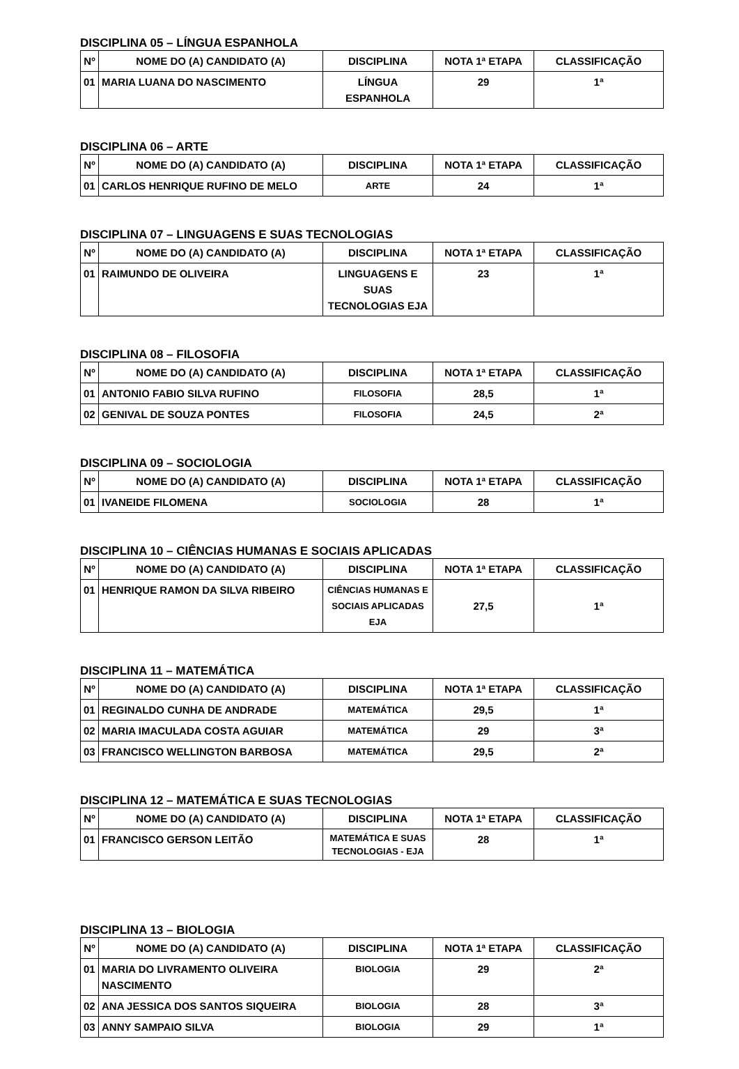DISCIPLINA 05 – LÍNGUA ESPANHOLA
| Nº | NOME DO (A) CANDIDATO (A) | DISCIPLINA | NOTA 1ª ETAPA | CLASSIFICAÇÃO |
| --- | --- | --- | --- | --- |
| 01 | MARIA LUANA DO NASCIMENTO | LÍNGUA ESPANHOLA | 29 | 1ª |
DISCIPLINA 06 – ARTE
| Nº | NOME DO (A) CANDIDATO (A) | DISCIPLINA | NOTA 1ª ETAPA | CLASSIFICAÇÃO |
| --- | --- | --- | --- | --- |
| 01 | CARLOS HENRIQUE RUFINO DE MELO | ARTE | 24 | 1ª |
DISCIPLINA 07 – LINGUAGENS E SUAS TECNOLOGIAS
| Nº | NOME DO (A) CANDIDATO (A) | DISCIPLINA | NOTA 1ª ETAPA | CLASSIFICAÇÃO |
| --- | --- | --- | --- | --- |
| 01 | RAIMUNDO DE OLIVEIRA | LINGUAGENS E SUAS TECNOLOGIAS EJA | 23 | 1ª |
DISCIPLINA 08 – FILOSOFIA
| Nº | NOME DO (A) CANDIDATO (A) | DISCIPLINA | NOTA 1ª ETAPA | CLASSIFICAÇÃO |
| --- | --- | --- | --- | --- |
| 01 | ANTONIO FABIO SILVA RUFINO | FILOSOFIA | 28,5 | 1ª |
| 02 | GENIVAL DE SOUZA PONTES | FILOSOFIA | 24,5 | 2ª |
DISCIPLINA 09 – SOCIOLOGIA
| Nº | NOME DO (A) CANDIDATO (A) | DISCIPLINA | NOTA 1ª ETAPA | CLASSIFICAÇÃO |
| --- | --- | --- | --- | --- |
| 01 | IVANEIDE FILOMENA | SOCIOLOGIA | 28 | 1ª |
DISCIPLINA 10 – CIÊNCIAS HUMANAS E SOCIAIS APLICADAS
| Nº | NOME DO (A) CANDIDATO (A) | DISCIPLINA | NOTA 1ª ETAPA | CLASSIFICAÇÃO |
| --- | --- | --- | --- | --- |
| 01 | HENRIQUE RAMON DA SILVA RIBEIRO | CIÊNCIAS HUMANAS E SOCIAIS APLICADAS EJA | 27,5 | 1ª |
DISCIPLINA 11 – MATEMÁTICA
| Nº | NOME DO (A) CANDIDATO (A) | DISCIPLINA | NOTA 1ª ETAPA | CLASSIFICAÇÃO |
| --- | --- | --- | --- | --- |
| 01 | REGINALDO CUNHA DE ANDRADE | MATEMÁTICA | 29,5 | 1ª |
| 02 | MARIA IMACULADA COSTA AGUIAR | MATEMÁTICA | 29 | 3ª |
| 03 | FRANCISCO WELLINGTON BARBOSA | MATEMÁTICA | 29,5 | 2ª |
DISCIPLINA 12 – MATEMÁTICA E SUAS TECNOLOGIAS
| Nº | NOME DO (A) CANDIDATO (A) | DISCIPLINA | NOTA 1ª ETAPA | CLASSIFICAÇÃO |
| --- | --- | --- | --- | --- |
| 01 | FRANCISCO GERSON LEITÃO | MATEMÁTICA E SUAS TECNOLOGIAS - EJA | 28 | 1ª |
DISCIPLINA 13 – BIOLOGIA
| Nº | NOME DO (A) CANDIDATO (A) | DISCIPLINA | NOTA 1ª ETAPA | CLASSIFICAÇÃO |
| --- | --- | --- | --- | --- |
| 01 | MARIA DO LIVRAMENTO OLIVEIRA NASCIMENTO | BIOLOGIA | 29 | 2ª |
| 02 | ANA JESSICA DOS SANTOS SIQUEIRA | BIOLOGIA | 28 | 3ª |
| 03 | ANNY SAMPAIO SILVA | BIOLOGIA | 29 | 1ª |